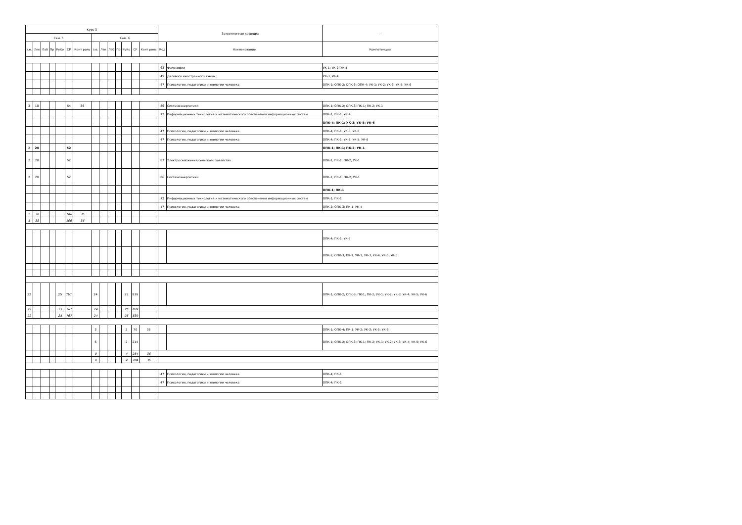| Курс 3 | | | | | | | | | | | | | | Закрепленная кафедра | | - |
| --- | --- | --- | --- | --- | --- | --- | --- | --- | --- | --- | --- | --- | --- | --- | --- | --- |
| Сем. 5 | | | | | | | Сем. 6 | | | | | | | | | |
| з.е. | Лек | Лаб | Пр | РуКо | СР | Конт роль | з.е. | Лек | Лаб | Пр | РуКо | СР | Конт роль | Код | Наименование | Компетенции |
| | | | | | | | | | | | | | | 63 | Философии | УК-1; УК-2; УК-5 |
| | | | | | | | | | | | | | | 45 | Делового иностранного языка | УК-3; УК-4 |
| | | | | | | | | | | | | | | 47 | Психологии, педагогики и экологии человека | ОПК-1; ОПК-2; ОПК-3; ОПК-4; УК-1; УК-2; УК-3; УК-5; УК-6 |
| 3 | 18 | | | | 54 | 36 | | | | | | | | 86 | Системоэнергетики | ОПК-1; ОПК-2; ОПК-3; ПК-1; ПК-2; УК-1 |
| | | | | | | | | | | | | | | 72 | Информационных технологий и математического обеспечения информационных систем | ОПК-1; ПК-1; УК-4 |
| | | | | | | | | | | | | | | | | ОПК-4; ПК-1; УК-3; УК-5; УК-6 |
| | | | | | | | | | | | | | | 47 | Психологии, педагогики и экологии человека | ОПК-4; ПК-1; УК-3; УК-5 |
| | | | | | | | | | | | | | | 47 | Психологии, педагогики и экологии человека | ОПК-4; ПК-1; УК-3; УК-5; УК-6 |
| 2 | 20 | | | | 52 | | | | | | | | | | | ОПК-1; ПК-1; ПК-2; УК-1 |
| 2 | 20 | | | | 52 | | | | | | | | | 87 | Электроснабжения сельского хозяйства | ОПК-1; ПК-1; ПК-2; УК-1 |
| 2 | 20 | | | | 52 | | | | | | | | | 86 | Системоэнергетики | ОПК-1; ПК-1; ПК-2; УК-1 |
| | | | | | | | | | | | | | | | | ОПК-1; ПК-1 |
| | | | | | | | | | | | | | | 72 | Информационных технологий и математического обеспечения информационных систем | ОПК-1; ПК-1 |
| | | | | | | | | | | | | | | 47 | Психологии, педагогики и экологии человека | ОПК-2; ОПК-3; ПК-1; УК-4 |
| 5 | 38 | | | | 106 | 36 | | | | | | | | | | |
| 5 | 38 | | | | 106 | 36 | | | | | | | | | | |
| | | | | | | | | | | | | | | | | ОПК-4; ПК-1; УК-3 |
| | | | | | | | | | | | | | | | | ОПК-2; ОПК-3; ПК-1; УК-1; УК-3; УК-4; УК-5; УК-6 |
| 22 | | | | 25 | 767 | | 24 | | | | 25 | 839 | | | | ОПК-1; ОПК-2; ОПК-3; ПК-1; ПК-2; УК-1; УК-2; УК-3; УК-4; УК-5; УК-6 |
| 22 | | | | 25 | 767 | | 24 | | | | 25 | 839 | | | | |
| 22 | | | | 25 | 767 | | 24 | | | | 25 | 839 | | | | |
| | | | | | | | 3 | | | | 2 | 70 | 36 | | | ОПК-1; ОПК-4; ПК-1; УК-2; УК-3; УК-5; УК-6 |
| | | | | | | | 6 | | | | 2 | 214 | | | | ОПК-1; ОПК-2; ОПК-3; ПК-1; ПК-2; УК-1; УК-2; УК-3; УК-4; УК-5; УК-6 |
| | | | | | | | 9 | | | | 4 | 284 | 36 | | | |
| | | | | | | | 9 | | | | 4 | 284 | 36 | | | |
| | | | | | | | | | | | | | | 47 | Психологии, педагогики и экологии человека | ОПК-4; ПК-1 |
| | | | | | | | | | | | | | | 47 | Психологии, педагогики и экологии человека | ОПК-4; ПК-1 |